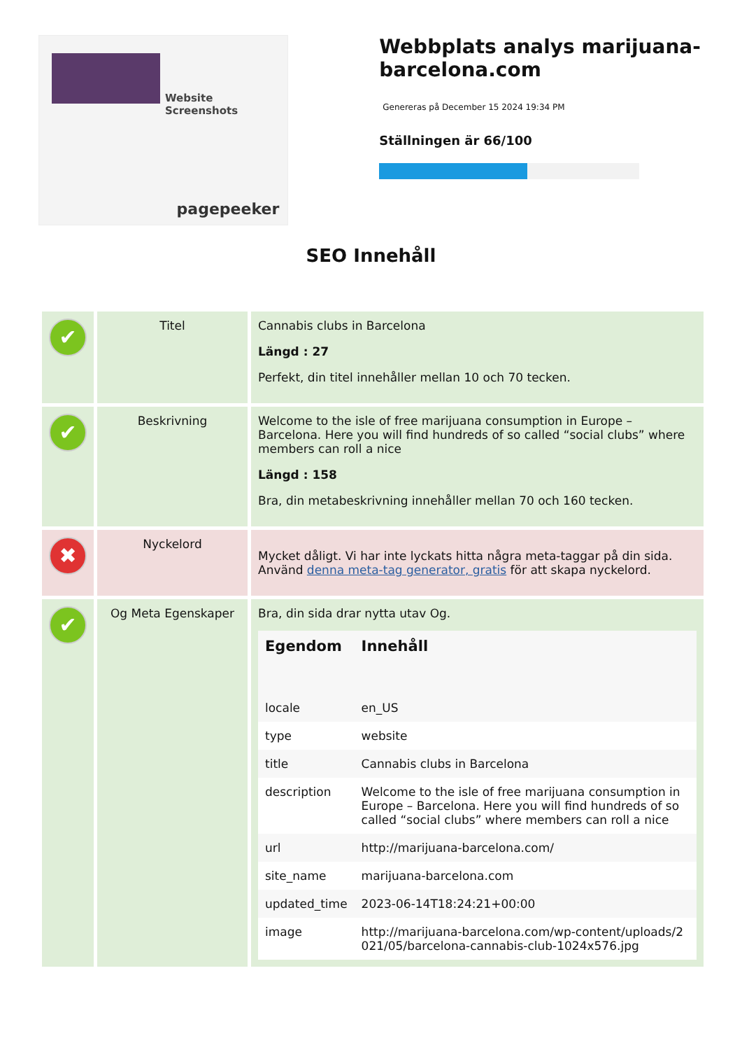Website Screenshots
pagepeeker
Webbplats analys marijuana-barcelona.com
Genereras på December 15 2024 19:34 PM
Ställningen är 66/100
SEO Innehåll
| ✔ | Titel | Cannabis clubs in Barcelona Längd : 27 Perfekt, din titel innehåller mellan 10 och 70 tecken. |
| ✔ | Beskrivning | Welcome to the isle of free marijuana consumption in Europe – Barcelona. Here you will find hundreds of so called “social clubs” where members can roll a nice Längd : 158 Bra, din metabeskrivning innehåller mellan 70 och 160 tecken. |
| ✖ | Nyckelord | Mycket dåligt. Vi har inte lyckats hitta några meta-taggar på din sida. Använd denna meta-tag generator, gratis för att skapa nyckelord. |
| ✔ | Og Meta Egenskaper | Bra, din sida drar nytta utav Og. / Egendom / Innehåll / / --- / --- / / locale / en_US / / type / website / / title / Cannabis clubs in Barcelona / / description / Welcome to the isle of free marijuana consumption in Europe – Barcelona. Here you will find hundreds of so called “social clubs” where members can roll a nice / / url / http://marijuana-barcelona.com/ / / site_name / marijuana-barcelona.com / / updated_time / 2023-06-14T18:24:21+00:00 / / image / http://marijuana-barcelona.com/wp-content/uploads/2021/05/barcelona-cannabis-club-1024x576.jpg / |